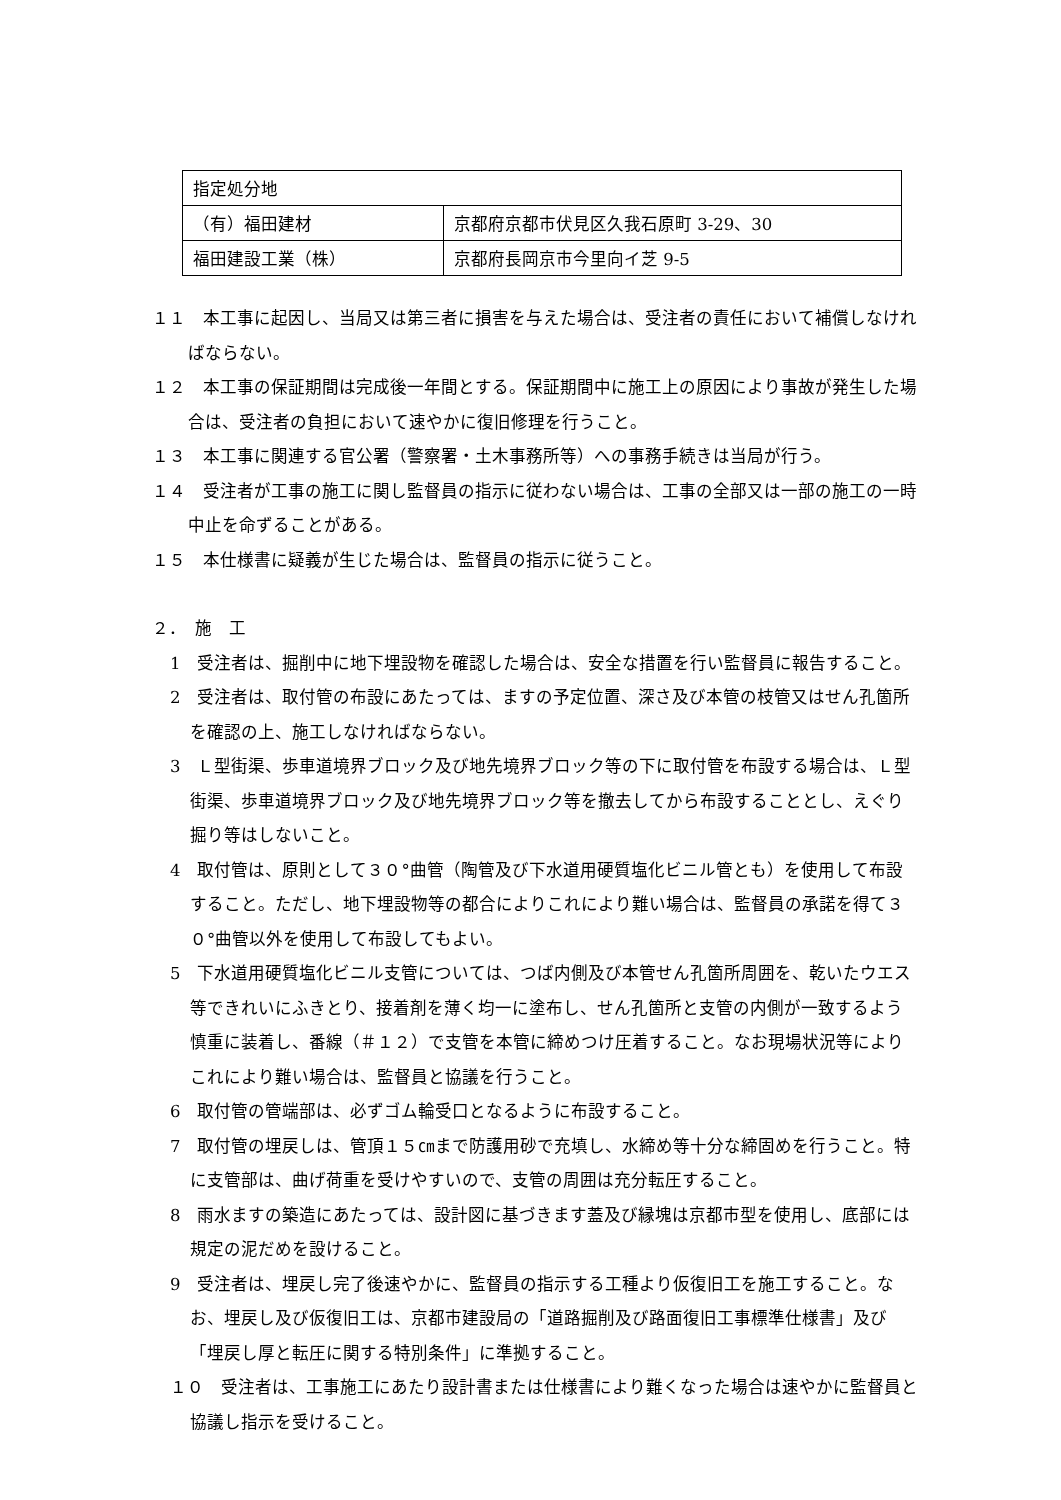| 指定処分地 | |
| （有）福田建材 | 京都府京都市伏見区久我石原町 3-29、30 |
| 福田建設工業（株） | 京都府長岡京市今里向イ芝 9-5 |
１１　本工事に起因し、当局又は第三者に損害を与えた場合は、受注者の責任において補償しなければならない。
１２　本工事の保証期間は完成後一年間とする。保証期間中に施工上の原因により事故が発生した場合は、受注者の負担において速やかに復旧修理を行うこと。
１３　本工事に関連する官公署（警察署・土木事務所等）への事務手続きは当局が行う。
１４　受注者が工事の施工に関し監督員の指示に従わない場合は、工事の全部又は一部の施工の一時中止を命ずることがある。
１５　本仕様書に疑義が生じた場合は、監督員の指示に従うこと。
２．　施　工
1　受注者は、掘削中に地下埋設物を確認した場合は、安全な措置を行い監督員に報告すること。
2　受注者は、取付管の布設にあたっては、ますの予定位置、深さ及び本管の枝管又はせん孔箇所を確認の上、施工しなければならない。
3　Ｌ型街渠、歩車道境界ブロック及び地先境界ブロック等の下に取付管を布設する場合は、Ｌ型街渠、歩車道境界ブロック及び地先境界ブロック等を撤去してから布設することとし、えぐり掘り等はしないこと。
4　取付管は、原則として３０°曲管（陶管及び下水道用硬質塩化ビニル管とも）を使用して布設すること。ただし、地下埋設物等の都合によりこれにより難い場合は、監督員の承諾を得て３０°曲管以外を使用して布設してもよい。
5　下水道用硬質塩化ビニル支管については、つば内側及び本管せん孔箇所周囲を、乾いたウエス等できれいにふきとり、接着剤を薄く均一に塗布し、せん孔箇所と支管の内側が一致するよう慎重に装着し、番線（＃１２）で支管を本管に締めつけ圧着すること。なお現場状況等によりこれにより難い場合は、監督員と協議を行うこと。
6　取付管の管端部は、必ずゴム輪受口となるように布設すること。
7　取付管の埋戻しは、管頂１５㎝まで防護用砂で充填し、水締め等十分な締固めを行うこと。特に支管部は、曲げ荷重を受けやすいので、支管の周囲は充分転圧すること。
8　雨水ますの築造にあたっては、設計図に基づきます蓋及び縁塊は京都市型を使用し、底部には規定の泥だめを設けること。
9　受注者は、埋戻し完了後速やかに、監督員の指示する工種より仮復旧工を施工すること。なお、埋戻し及び仮復旧工は、京都市建設局の「道路掘削及び路面復旧工事標準仕様書」及び「埋戻し厚と転圧に関する特別条件」に準拠すること。
１０　受注者は、工事施工にあたり設計書または仕様書により難くなった場合は速やかに監督員と協議し指示を受けること。